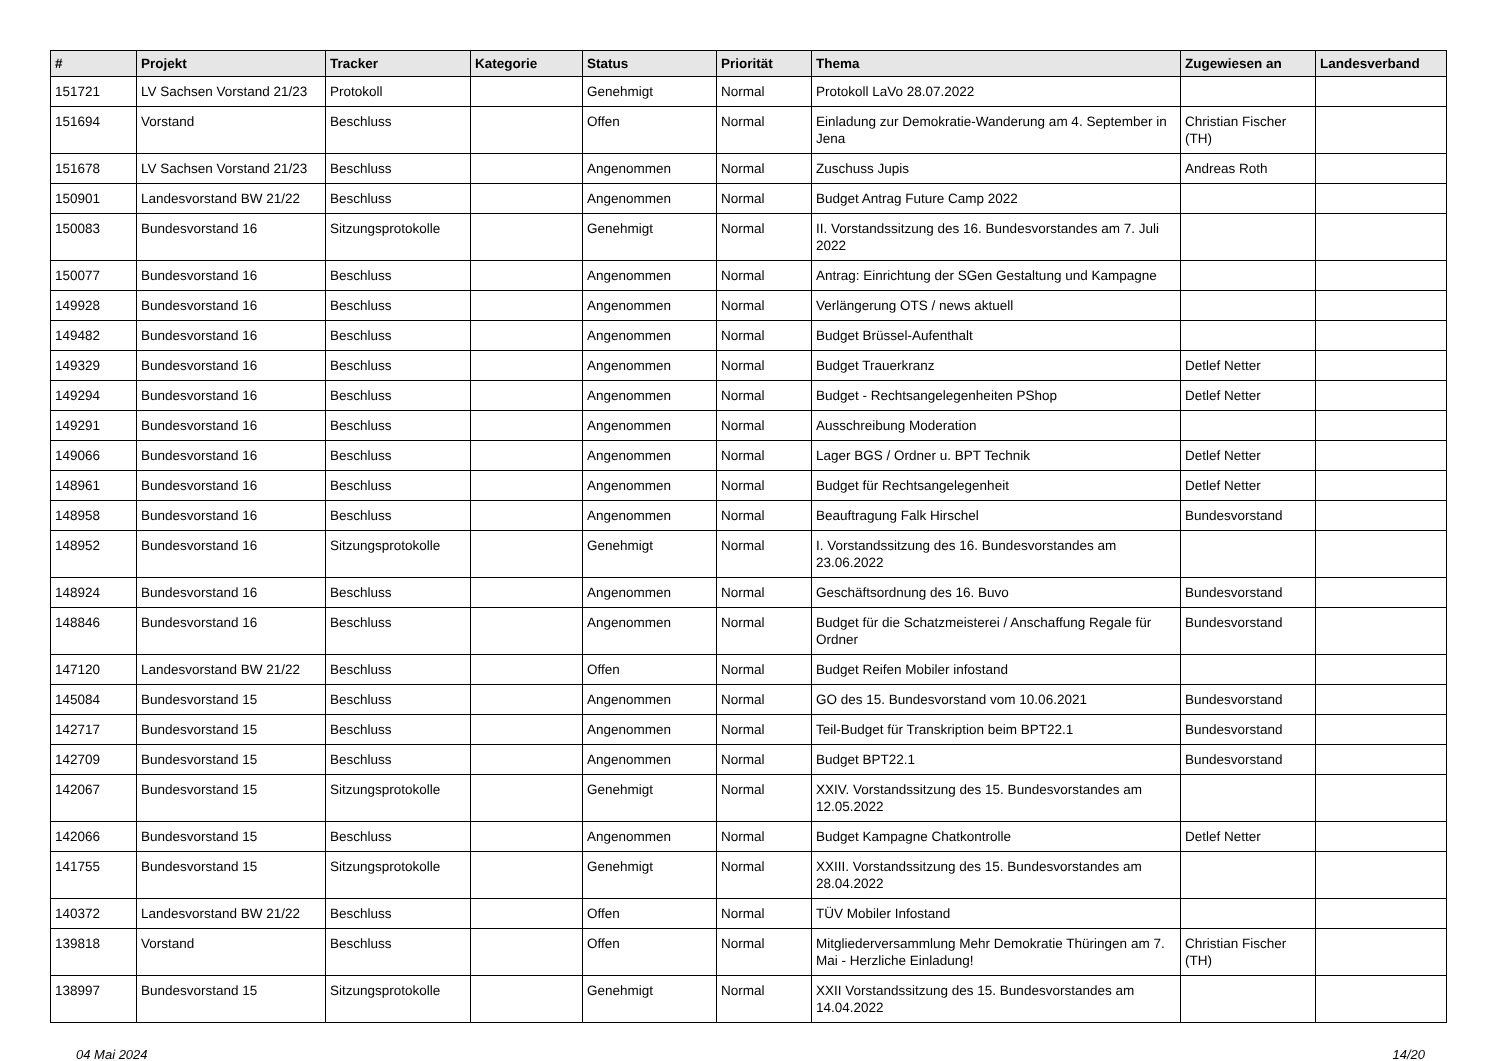| # | Projekt | Tracker | Kategorie | Status | Priorität | Thema | Zugewiesen an | Landesverband |
| --- | --- | --- | --- | --- | --- | --- | --- | --- |
| 151721 | LV Sachsen Vorstand 21/23 | Protokoll | | Genehmigt | Normal | Protokoll LaVo 28.07.2022 | | |
| 151694 | Vorstand | Beschluss | | Offen | Normal | Einladung zur Demokratie-Wanderung am 4. September in Jena | Christian Fischer (TH) | |
| 151678 | LV Sachsen Vorstand 21/23 | Beschluss | | Angenommen | Normal | Zuschuss Jupis | Andreas Roth | |
| 150901 | Landesvorstand BW 21/22 | Beschluss | | Angenommen | Normal | Budget Antrag Future Camp 2022 | | |
| 150083 | Bundesvorstand 16 | Sitzungsprotokolle | | Genehmigt | Normal | II. Vorstandssitzung des 16. Bundesvorstandes am 7. Juli 2022 | | |
| 150077 | Bundesvorstand 16 | Beschluss | | Angenommen | Normal | Antrag: Einrichtung der SGen Gestaltung und Kampagne | | |
| 149928 | Bundesvorstand 16 | Beschluss | | Angenommen | Normal | Verlängerung OTS / news aktuell | | |
| 149482 | Bundesvorstand 16 | Beschluss | | Angenommen | Normal | Budget Brüssel-Aufenthalt | | |
| 149329 | Bundesvorstand 16 | Beschluss | | Angenommen | Normal | Budget Trauerkranz | Detlef Netter | |
| 149294 | Bundesvorstand 16 | Beschluss | | Angenommen | Normal | Budget - Rechtsangelegenheiten PShop | Detlef Netter | |
| 149291 | Bundesvorstand 16 | Beschluss | | Angenommen | Normal | Ausschreibung Moderation | | |
| 149066 | Bundesvorstand 16 | Beschluss | | Angenommen | Normal | Lager BGS / Ordner u. BPT Technik | Detlef Netter | |
| 148961 | Bundesvorstand 16 | Beschluss | | Angenommen | Normal | Budget für Rechtsangelegenheit | Detlef Netter | |
| 148958 | Bundesvorstand 16 | Beschluss | | Angenommen | Normal | Beauftragung Falk Hirschel | Bundesvorstand | |
| 148952 | Bundesvorstand 16 | Sitzungsprotokolle | | Genehmigt | Normal | I. Vorstandssitzung des 16. Bundesvorstandes am 23.06.2022 | | |
| 148924 | Bundesvorstand 16 | Beschluss | | Angenommen | Normal | Geschäftsordnung des 16. Buvo | Bundesvorstand | |
| 148846 | Bundesvorstand 16 | Beschluss | | Angenommen | Normal | Budget für die Schatzmeisterei / Anschaffung Regale für Ordner | Bundesvorstand | |
| 147120 | Landesvorstand BW 21/22 | Beschluss | | Offen | Normal | Budget Reifen Mobiler infostand | | |
| 145084 | Bundesvorstand 15 | Beschluss | | Angenommen | Normal | GO des 15. Bundesvorstand vom 10.06.2021 | Bundesvorstand | |
| 142717 | Bundesvorstand 15 | Beschluss | | Angenommen | Normal | Teil-Budget für Transkription beim BPT22.1 | Bundesvorstand | |
| 142709 | Bundesvorstand 15 | Beschluss | | Angenommen | Normal | Budget BPT22.1 | Bundesvorstand | |
| 142067 | Bundesvorstand 15 | Sitzungsprotokolle | | Genehmigt | Normal | XXIV. Vorstandssitzung des 15. Bundesvorstandes am 12.05.2022 | | |
| 142066 | Bundesvorstand 15 | Beschluss | | Angenommen | Normal | Budget Kampagne Chatkontrolle | Detlef Netter | |
| 141755 | Bundesvorstand 15 | Sitzungsprotokolle | | Genehmigt | Normal | XXIII. Vorstandssitzung des 15. Bundesvorstandes am 28.04.2022 | | |
| 140372 | Landesvorstand BW 21/22 | Beschluss | | Offen | Normal | TÜV Mobiler Infostand | | |
| 139818 | Vorstand | Beschluss | | Offen | Normal | Mitgliederversammlung Mehr Demokratie Thüringen am 7. Mai - Herzliche Einladung! | Christian Fischer (TH) | |
| 138997 | Bundesvorstand 15 | Sitzungsprotokolle | | Genehmigt | Normal | XXII Vorstandssitzung des 15. Bundesvorstandes am 14.04.2022 | | |
04 Mai 2024 14/20